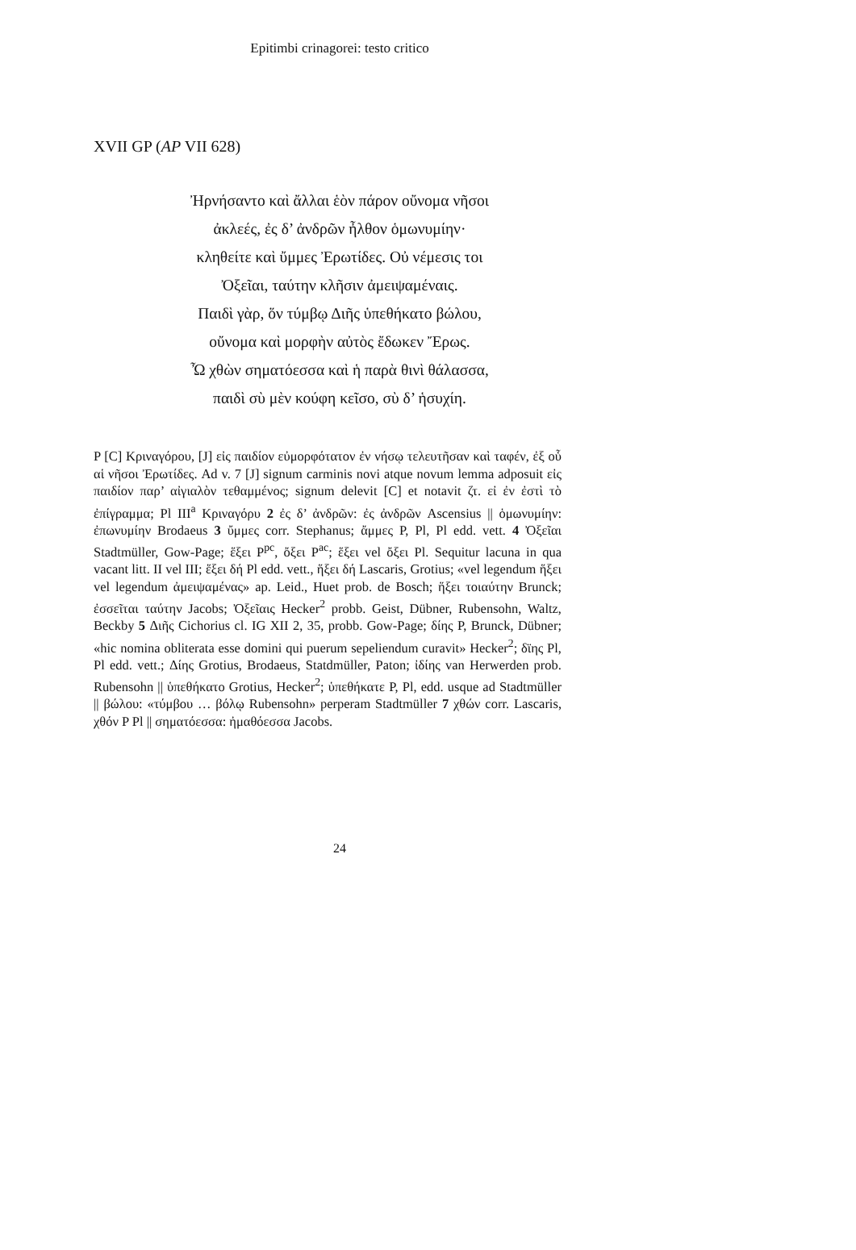Epitimbi crinagorei: testo critico
XVII GP (AP VII 628)
Ἠρνήσαντο καὶ ἄλλαι ἑὸν πάρον οὔνομα νῆσοι
ἀκλεές, ἐς δ’ ἀνδρῶν ἦλθον ὁμωνυμίην·
κληθείτε καὶ ὔμμες Ἐρωτίδες. Οὐ νέμεσις τοι
Ὀξεῖαι, ταύτην κλῆσιν ἀμειψαμέναις.
Παιδὶ γὰρ, ὅν τύμβῳ Διῆς ὑπεθήκατο βώλου,
οὔνομα καὶ μορφὴν αὐτὸς ἔδωκεν Ἔρως.
Ὦ χθὼν σηματόεσσα καὶ ἡ παρὰ θινὶ θάλασσα,
παιδὶ σὺ μὲν κούφη κεῖσο, σὺ δ’ ἡσυχίη.
P [C] Κριναγόρου, [J] εἰς παιδίον εὐμορφότατον ἐν νήσῳ τελευτῆσαν καὶ ταφέν, ἐξ οὗ αἱ νῆσοι Ἐρωτίδες. Ad v. 7 [J] signum carminis novi atque novum lemma adposuit εἰς παιδίον παρ’ αἰγιαλὸν τεθαμμένος; signum delevit [C] et notavit ζτ. εἰ ἐν ἐστὶ τὸ ἐπίγραμμα; Pl III<sup>a</sup> Κριναγόρυ 2 ἐς δ’ ἀνδρῶν: ἐς ἀνδρῶν Ascensius || ὁμωνυμίην: ἐπωνυμίην Brodaeus 3 ὔμμες corr. Stephanus; ἄμμες P, Pl, Pl edd. vett. 4 Ὀξεῖαι Stadtmüller, Gow-Page; ἕξει P<sup>pc</sup>, ὄξει P<sup>ac</sup>; ἕξει vel ὄξει Pl. Sequitur lacuna in qua vacant litt. II vel III; ἕξει δή Pl edd. vett., ἥξει δή Lascaris, Grotius; «vel legendum ἥξει vel legendum ἀμειψαμένας» ap. Leid., Huet prob. de Bosch; ἥξει τοιαύτην Brunck; ἐσσεῖται ταύτην Jacobs; Ὀξεῖαις Hecker<sup>2</sup> probb. Geist, Dübner, Rubensohn, Waltz, Beckby 5 Διῆς Cichorius cl. IG XII 2, 35, probb. Gow-Page; δίης P, Brunck, Dübner; «hic nomina obliterata esse domini qui puerum sepeliendum curavit» Hecker<sup>2</sup>; δϊης Pl, Pl edd. vett.; Δίης Grotius, Brodaeus, Statdmüller, Paton; ἰδίης van Herwerden prob. Rubensohn || ὑπεθήκατο Grotius, Hecker<sup>2</sup>; ὑπεθήκατε P, Pl, edd. usque ad Stadtmüller || βώλου: «τύμβου … βόλῳ Rubensohn» perperam Stadtmüller 7 χθών corr. Lascaris, χθόν P Pl || σηματόεσσα: ἠμαθόεσσα Jacobs.
24